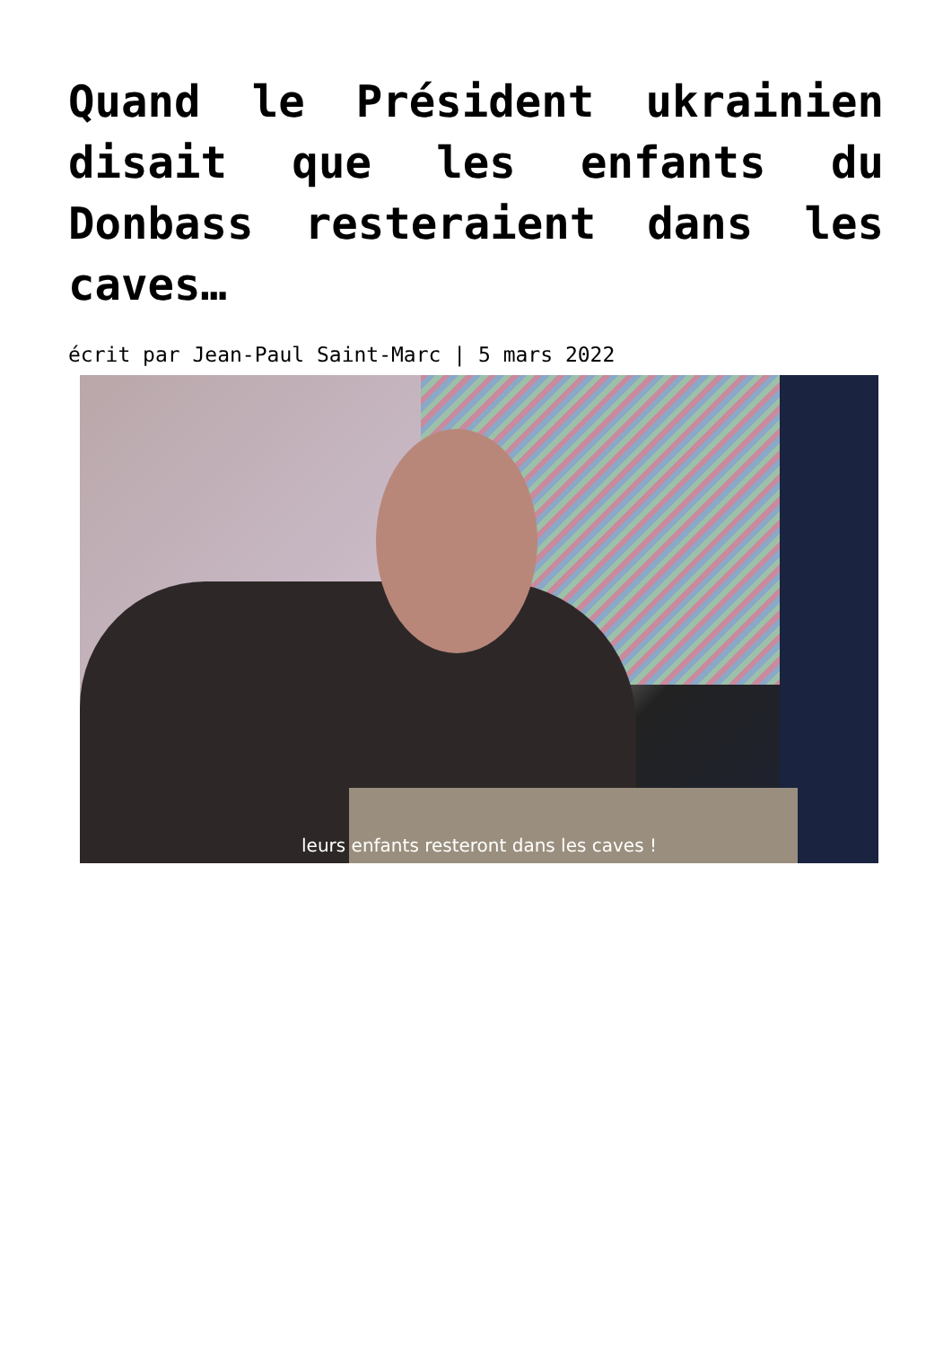Quand le Président ukrainien disait que les enfants du Donbass resteraient dans les caves…
écrit par Jean-Paul Saint-Marc | 5 mars 2022
leurs enfants resteront dans les caves !